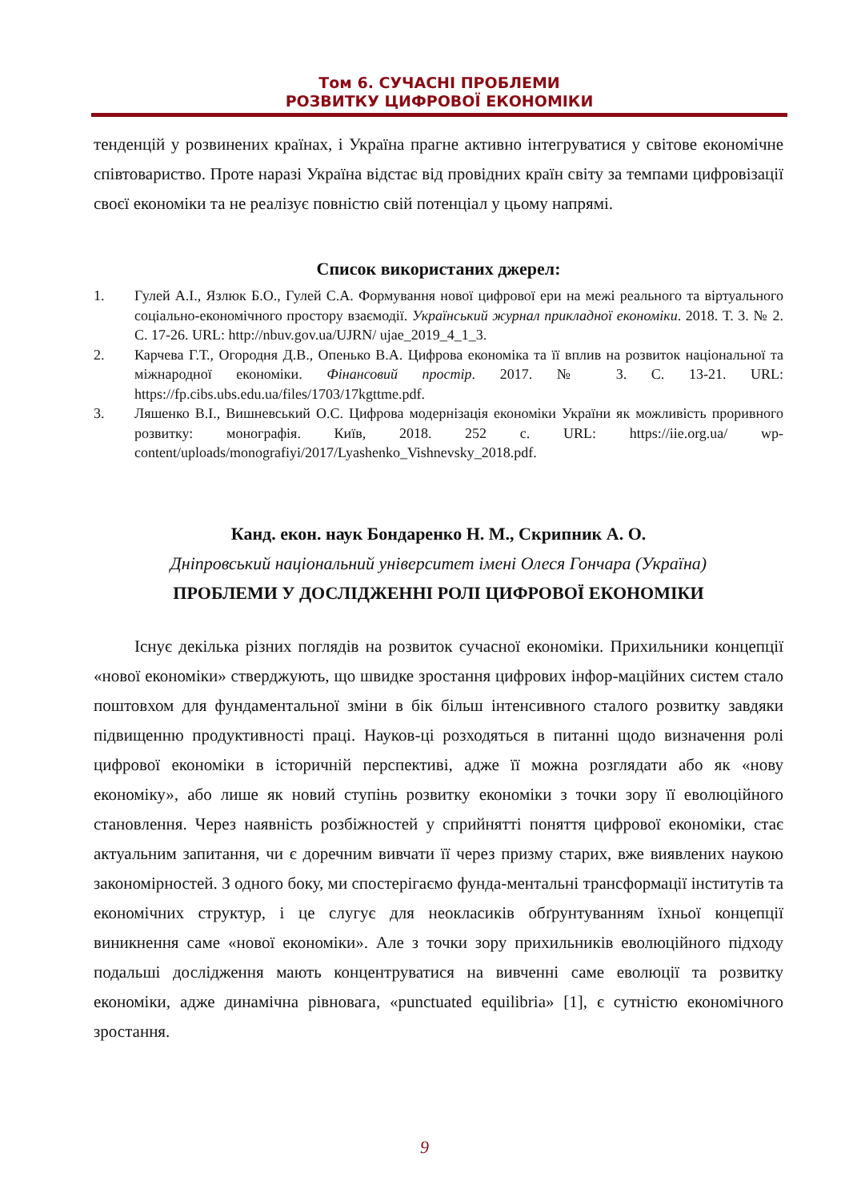Том 6. СУЧАСНІ ПРОБЛЕМИ
РОЗВИТКУ ЦИФРОВОЇ ЕКОНОМІКИ
тенденцій у розвинених країнах, і Україна прагне активно інтегруватися у світове економічне співтовариство. Проте наразі Україна відстає від провідних країн світу за темпами цифровізації своєї економіки та не реалізує повністю свій потенціал у цьому напрямі.
Список використаних джерел:
1. Гулей А.І., Язлюк Б.О., Гулей С.А. Формування нової цифрової ери на межі реального та віртуального соціально-економічного простору взаємодії. Український журнал прикладної економіки. 2018. Т. 3. № 2. С. 17-26. URL: http://nbuv.gov.ua/UJRN/ ujae_2019_4_1_3.
2. Карчева Г.Т., Огородня Д.В., Опенько В.А. Цифрова економіка та її вплив на розвиток національної та міжнародної економіки. Фінансовий простір. 2017. № 3. С. 13-21. URL: https://fp.cibs.ubs.edu.ua/files/1703/17kgttme.pdf.
3. Ляшенко В.І., Вишневський О.С. Цифрова модернізація економіки України як можливість проривного розвитку: монографія. Київ, 2018. 252 с. URL: https://iie.org.ua/ wp-content/uploads/monografiyi/2017/Lyashenko_Vishnevsky_2018.pdf.
Канд. екон. наук Бондаренко Н. М., Скрипник А. О.
Дніпровський національний університет імені Олеся Гончара (Україна)
ПРОБЛЕМИ У ДОСЛІДЖЕННІ РОЛІ ЦИФРОВОЇ ЕКОНОМІКИ
Існує декілька різних поглядів на розвиток сучасної економіки. Прихильники концепції «нової економіки» стверджують, що швидке зростання цифрових інфор-маційних систем стало поштовхом для фундаментальної зміни в бік більш інтенсивного сталого розвитку завдяки підвищенню продуктивності праці. Науков-ці розходяться в питанні щодо визначення ролі цифрової економіки в історичній перспективі, адже її можна розглядати або як «нову економіку», або лише як новий ступінь розвитку економіки з точки зору її еволюційного становлення. Через наявність розбіжностей у сприйнятті поняття цифрової економіки, стає актуальним запитання, чи є доречним вивчати її через призму старих, вже виявлених наукою закономірностей. З одного боку, ми спостерігаємо фунда-ментальні трансформації інститутів та економічних структур, і це слугує для неокласиків обґрунтуванням їхньої концепції виникнення саме «нової економіки». Але з точки зору прихильників еволюційного підходу подальші дослідження мають концентруватися на вивченні саме еволюції та розвитку економіки, адже динамічна рівновага, «punctuated equilibria» [1], є сутністю економічного зростання.
9